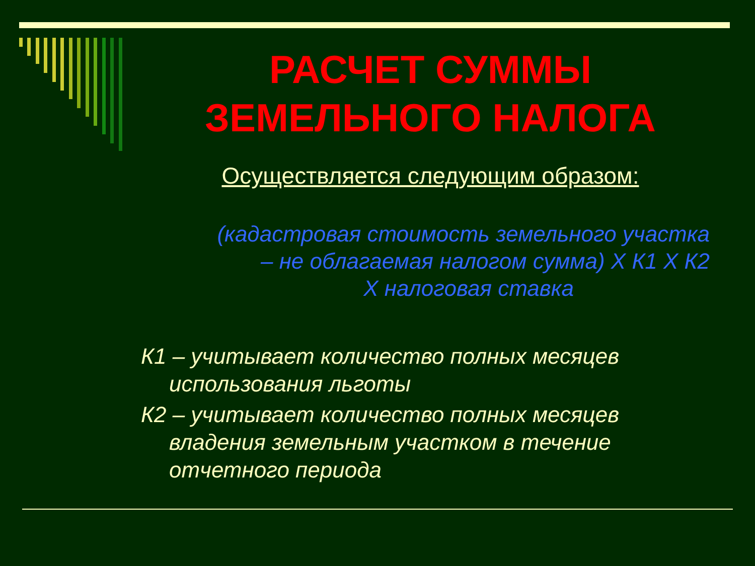РАСЧЕТ СУММЫ
ЗЕМЕЛЬНОГО НАЛОГА
Осуществляется следующим образом:
(кадастровая стоимость земельного участка
– не облагаемая налогом сумма) Х К1 Х К2
Х налоговая ставка
К1 – учитывает количество полных месяцев использования льготы
К2 – учитывает количество полных месяцев владения земельным участком в течение отчетного периода